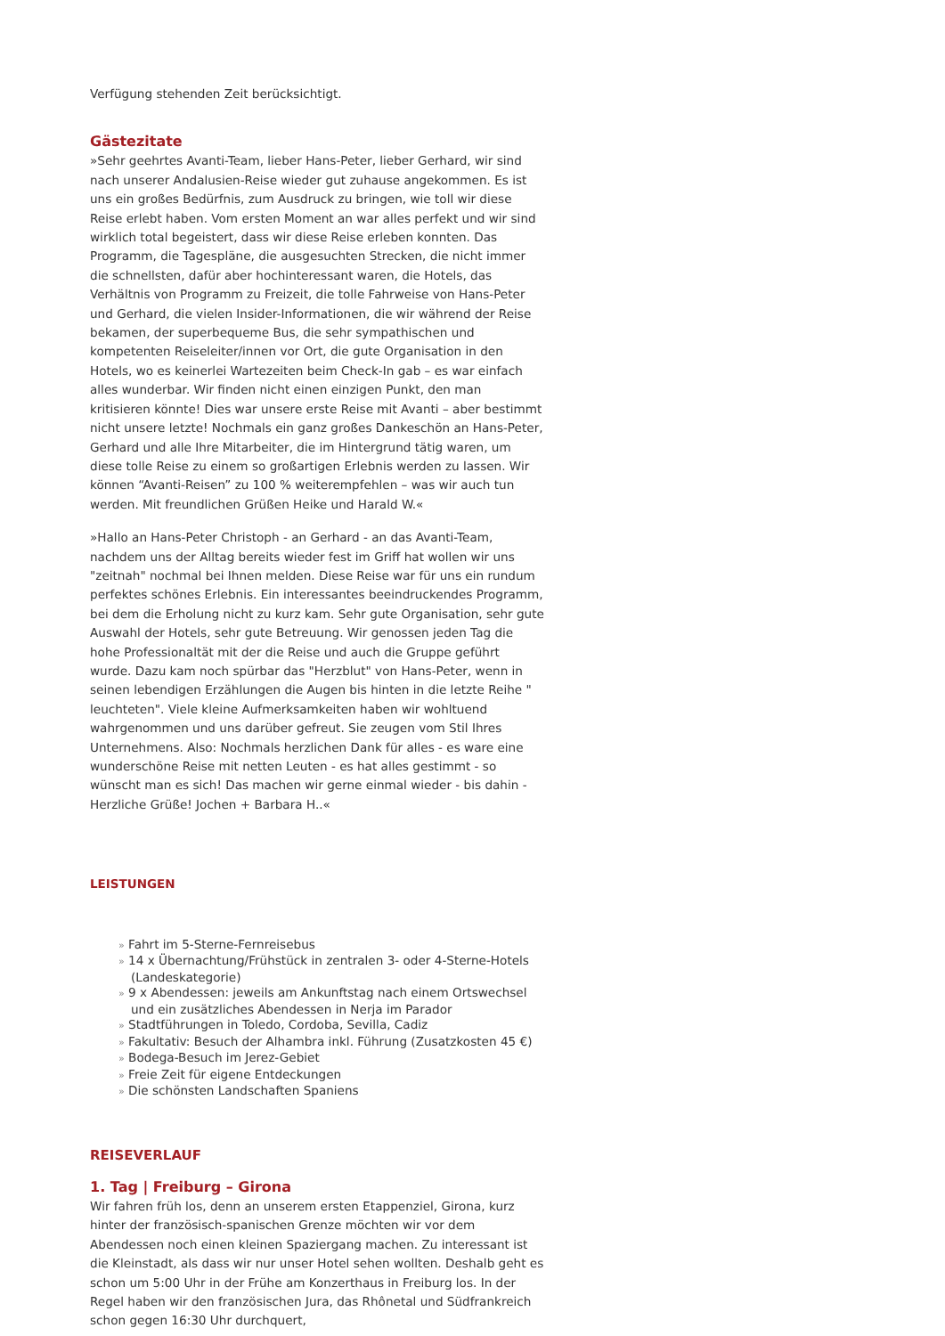Verfügung stehenden Zeit berücksichtigt.
Gästezitate
»Sehr geehrtes Avanti-Team, lieber Hans-Peter, lieber Gerhard, wir sind nach unserer Andalusien-Reise wieder gut zuhause angekommen. Es ist uns ein großes Bedürfnis, zum Ausdruck zu bringen, wie toll wir diese Reise erlebt haben. Vom ersten Moment an war alles perfekt und wir sind wirklich total begeistert, dass wir diese Reise erleben konnten. Das Programm, die Tagespläne, die ausgesuchten Strecken, die nicht immer die schnellsten, dafür aber hochinteressant waren, die Hotels, das Verhältnis von Programm zu Freizeit, die tolle Fahrweise von Hans-Peter und Gerhard, die vielen Insider-Informationen, die wir während der Reise bekamen, der superbequeme Bus, die sehr sympathischen und kompetenten Reiseleiter/innen vor Ort, die gute Organisation in den Hotels, wo es keinerlei Wartezeiten beim Check-In gab – es war einfach alles wunderbar. Wir finden nicht einen einzigen Punkt, den man kritisieren könnte! Dies war unsere erste Reise mit Avanti – aber bestimmt nicht unsere letzte! Nochmals ein ganz großes Dankeschön an Hans-Peter, Gerhard und alle Ihre Mitarbeiter, die im Hintergrund tätig waren, um diese tolle Reise zu einem so großartigen Erlebnis werden zu lassen. Wir können “Avanti-Reisen” zu 100 % weiterempfehlen – was wir auch tun werden. Mit freundlichen Grüßen Heike und Harald W.«
»Hallo an Hans-Peter Christoph - an Gerhard - an das Avanti-Team, nachdem uns der Alltag bereits wieder fest im Griff hat wollen wir uns "zeitnah" nochmal bei Ihnen melden. Diese Reise war für uns ein rundum perfektes schönes Erlebnis. Ein interessantes beeindruckendes Programm, bei dem die Erholung nicht zu kurz kam. Sehr gute Organisation, sehr gute Auswahl der Hotels, sehr gute Betreuung. Wir genossen jeden Tag die hohe Professionaltät mit der die Reise und auch die Gruppe geführt wurde. Dazu kam noch spürbar das "Herzblut" von Hans-Peter, wenn in seinen lebendigen Erzählungen die Augen bis hinten in die letzte Reihe " leuchteten". Viele kleine Aufmerksamkeiten haben wir wohltuend wahrgenommen und uns darüber gefreut. Sie zeugen vom Stil Ihres Unternehmens. Also: Nochmals herzlichen Dank für alles - es ware eine wunderschöne Reise mit netten Leuten - es hat alles gestimmt - so wünscht man es sich! Das machen wir gerne einmal wieder - bis dahin - Herzliche Grüße! Jochen + Barbara H..«
LEISTUNGEN
» Fahrt im 5-Sterne-Fernreisebus
» 14 x Übernachtung/Frühstück in zentralen 3- oder 4-Sterne-Hotels (Landeskategorie)
» 9 x Abendessen: jeweils am Ankunftstag nach einem Ortswechsel und ein zusätzliches Abendessen in Nerja im Parador
» Stadtführungen in Toledo, Cordoba, Sevilla, Cadiz
» Fakultativ: Besuch der Alhambra inkl. Führung (Zusatzkosten 45 €)
» Bodega-Besuch im Jerez-Gebiet
» Freie Zeit für eigene Entdeckungen
» Die schönsten Landschaften Spaniens
REISEVERLAUF
1. Tag | Freiburg – Girona
Wir fahren früh los, denn an unserem ersten Etappenziel, Girona, kurz hinter der französisch-spanischen Grenze möchten wir vor dem Abendessen noch einen kleinen Spaziergang machen. Zu interessant ist die Kleinstadt, als dass wir nur unser Hotel sehen wollten. Deshalb geht es schon um 5:00 Uhr in der Frühe am Konzerthaus in Freiburg los. In der Regel haben wir den französischen Jura, das Rhônetal und Südfrankreich schon gegen 16:30 Uhr durchquert,